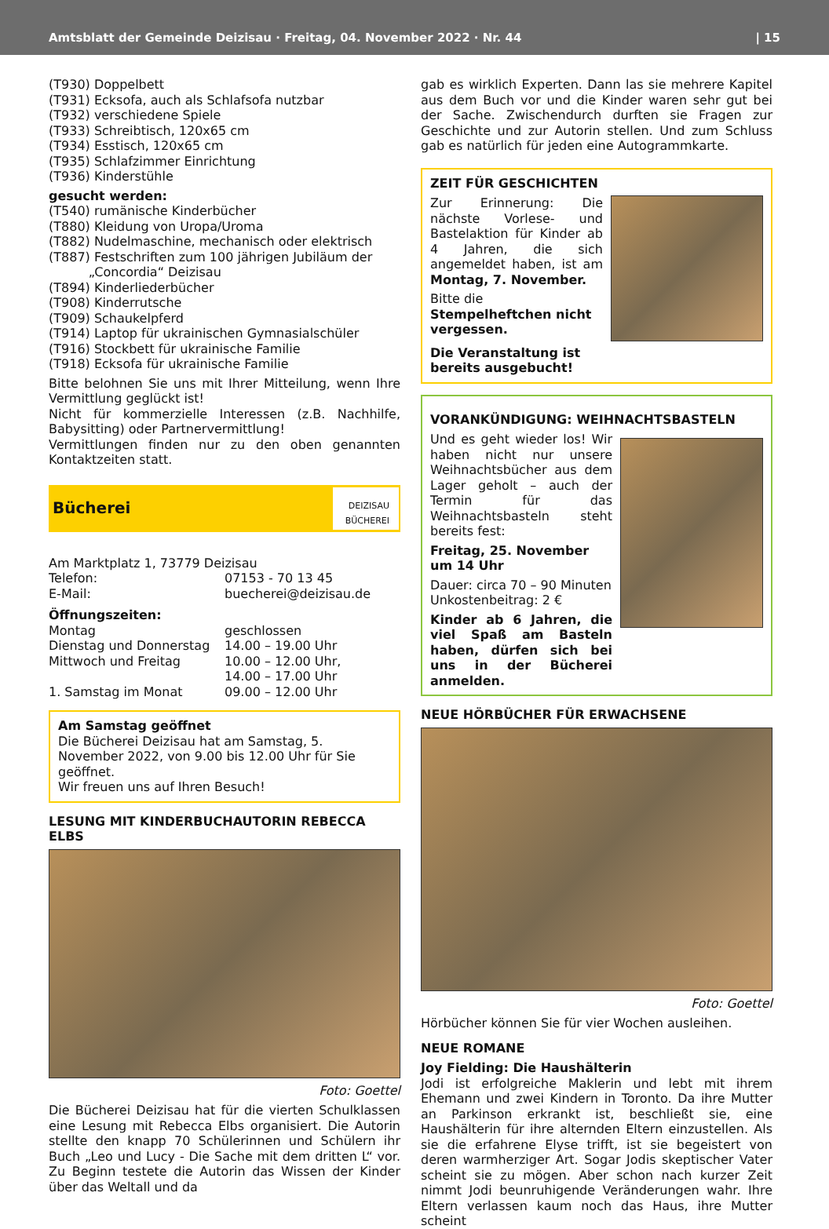Amtsblatt der Gemeinde Deizisau · Freitag, 04. November 2022 · Nr. 44 | 15
(T930) Doppelbett
(T931) Ecksofa, auch als Schlafsofa nutzbar
(T932) verschiedene Spiele
(T933) Schreibtisch, 120x65 cm
(T934) Esstisch, 120x65 cm
(T935) Schlafzimmer Einrichtung
(T936) Kinderstühle
gesucht werden:
(T540) rumänische Kinderbücher
(T880) Kleidung von Uropa/Uroma
(T882) Nudelmaschine, mechanisch oder elektrisch
(T887) Festschriften zum 100 jährigen Jubiläum der
„Concordia“ Deizisau
(T894) Kinderliederbücher
(T908) Kinderrutsche
(T909) Schaukelpferd
(T914) Laptop für ukrainischen Gymnasialschüler
(T916) Stockbett für ukrainische Familie
(T918) Ecksofa für ukrainische Familie
Bitte belohnen Sie uns mit Ihrer Mitteilung, wenn Ihre Vermittlung geglückt ist!
Nicht für kommerzielle Interessen (z.B. Nachhilfe, Babysitting) oder Partnervermittlung!
Vermittlungen finden nur zu den oben genannten Kontaktzeiten statt.
Bücherei
DEIZISAU
BÜCHEREI
Am Marktplatz 1, 73779 Deizisau
Telefon: 07153 - 70 13 45
E-Mail: buecherei@deizisau.de
Öffnungszeiten:
Montag geschlossen
Dienstag und Donnerstag 14.00 – 19.00 Uhr
Mittwoch und Freitag 10.00 – 12.00 Uhr,
14.00 – 17.00 Uhr
1. Samstag im Monat 09.00 – 12.00 Uhr
Am Samstag geöffnet
Die Bücherei Deizisau hat am Samstag, 5. November 2022, von 9.00 bis 12.00 Uhr für Sie geöffnet.
Wir freuen uns auf Ihren Besuch!
LESUNG MIT KINDERBUCHAUTORIN REBECCA ELBS
Foto: Goettel
Die Bücherei Deizisau hat für die vierten Schulklassen eine Lesung mit Rebecca Elbs organisiert. Die Autorin stellte den knapp 70 Schülerinnen und Schülern ihr Buch „Leo und Lucy - Die Sache mit dem dritten L“ vor. Zu Beginn testete die Autorin das Wissen der Kinder über das Weltall und da
gab es wirklich Experten. Dann las sie mehrere Kapitel aus dem Buch vor und die Kinder waren sehr gut bei der Sache. Zwischendurch durften sie Fragen zur Geschichte und zur Autorin stellen. Und zum Schluss gab es natürlich für jeden eine Autogrammkarte.
ZEIT FÜR GESCHICHTEN
Zur Erinnerung: Die nächste Vorlese- und Bastelaktion für Kinder ab 4 Jahren, die sich angemeldet haben, ist am Montag, 7. November.
Bitte die Stempelheftchen nicht vergessen.
Die Veranstaltung ist bereits ausgebucht!
VORANKÜNDIGUNG: WEIHNACHTSBASTELN
Und es geht wieder los! Wir haben nicht nur unsere Weihnachtsbücher aus dem Lager geholt – auch der Termin für das Weihnachtsbasteln steht bereits fest:
Freitag, 25. November um 14 Uhr
Dauer: circa 70 – 90 Minuten
Unkostenbeitrag: 2 €
Kinder ab 6 Jahren, die viel Spaß am Basteln haben, dürfen sich bei uns in der Bücherei anmelden.
NEUE HÖRBÜCHER FÜR ERWACHSENE
Foto: Goettel
Hörbücher können Sie für vier Wochen ausleihen.
NEUE ROMANE
Joy Fielding: Die Haushälterin
Jodi ist erfolgreiche Maklerin und lebt mit ihrem Ehemann und zwei Kindern in Toronto. Da ihre Mutter an Parkinson erkrankt ist, beschließt sie, eine Haushälterin für ihre alternden Eltern einzustellen. Als sie die erfahrene Elyse trifft, ist sie begeistert von deren warmherziger Art. Sogar Jodis skeptischer Vater scheint sie zu mögen. Aber schon nach kurzer Zeit nimmt Jodi beunruhigende Veränderungen wahr. Ihre Eltern verlassen kaum noch das Haus, ihre Mutter scheint